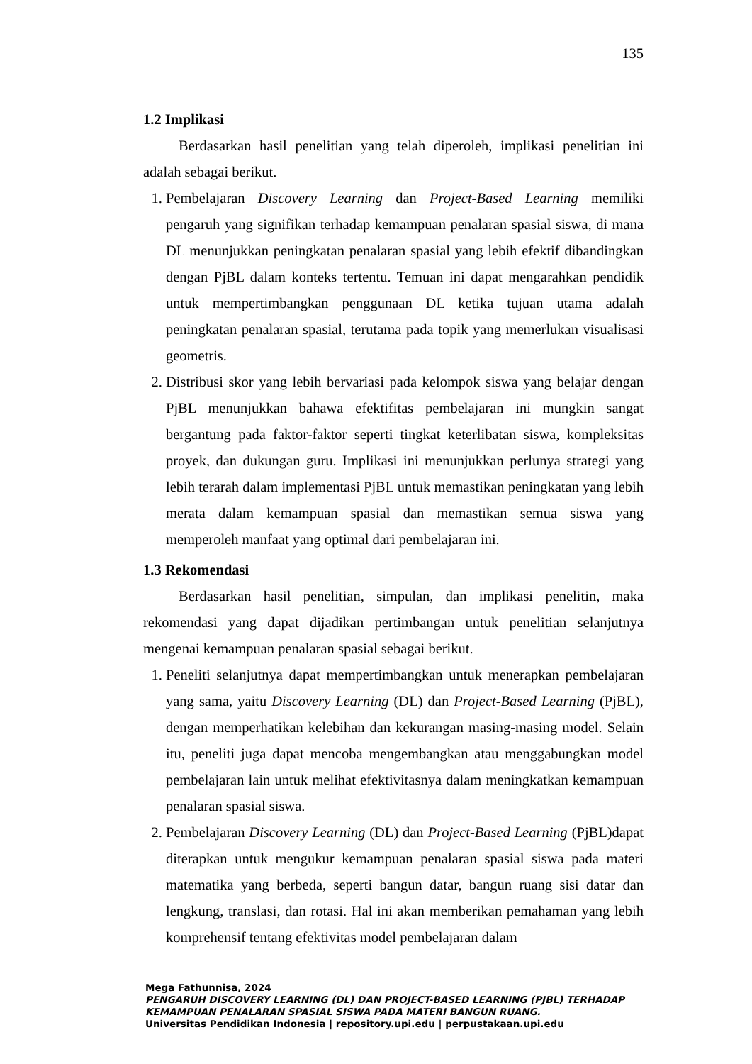135
1.2 Implikasi
Berdasarkan hasil penelitian yang telah diperoleh, implikasi penelitian ini adalah sebagai berikut.
1. Pembelajaran Discovery Learning dan Project-Based Learning memiliki pengaruh yang signifikan terhadap kemampuan penalaran spasial siswa, di mana DL menunjukkan peningkatan penalaran spasial yang lebih efektif dibandingkan dengan PjBL dalam konteks tertentu. Temuan ini dapat mengarahkan pendidik untuk mempertimbangkan penggunaan DL ketika tujuan utama adalah peningkatan penalaran spasial, terutama pada topik yang memerlukan visualisasi geometris.
2. Distribusi skor yang lebih bervariasi pada kelompok siswa yang belajar dengan PjBL menunjukkan bahawa efektifitas pembelajaran ini mungkin sangat bergantung pada faktor-faktor seperti tingkat keterlibatan siswa, kompleksitas proyek, dan dukungan guru. Implikasi ini menunjukkan perlunya strategi yang lebih terarah dalam implementasi PjBL untuk memastikan peningkatan yang lebih merata dalam kemampuan spasial dan memastikan semua siswa yang memperoleh manfaat yang optimal dari pembelajaran ini.
1.3 Rekomendasi
Berdasarkan hasil penelitian, simpulan, dan implikasi penelitin, maka rekomendasi yang dapat dijadikan pertimbangan untuk penelitian selanjutnya mengenai kemampuan penalaran spasial sebagai berikut.
1. Peneliti selanjutnya dapat mempertimbangkan untuk menerapkan pembelajaran yang sama, yaitu Discovery Learning (DL) dan Project-Based Learning (PjBL), dengan memperhatikan kelebihan dan kekurangan masing-masing model. Selain itu, peneliti juga dapat mencoba mengembangkan atau menggabungkan model pembelajaran lain untuk melihat efektivitasnya dalam meningkatkan kemampuan penalaran spasial siswa.
2. Pembelajaran Discovery Learning (DL) dan Project-Based Learning (PjBL)dapat diterapkan untuk mengukur kemampuan penalaran spasial siswa pada materi matematika yang berbeda, seperti bangun datar, bangun ruang sisi datar dan lengkung, translasi, dan rotasi. Hal ini akan memberikan pemahaman yang lebih komprehensif tentang efektivitas model pembelajaran dalam
Mega Fathunnisa, 2024
PENGARUH DISCOVERY LEARNING (DL) DAN PROJECT-BASED LEARNING (PJBL) TERHADAP
KEMAMPUAN PENALARAN SPASIAL SISWA PADA MATERI BANGUN RUANG.
Universitas Pendidikan Indonesia | repository.upi.edu | perpustakaan.upi.edu